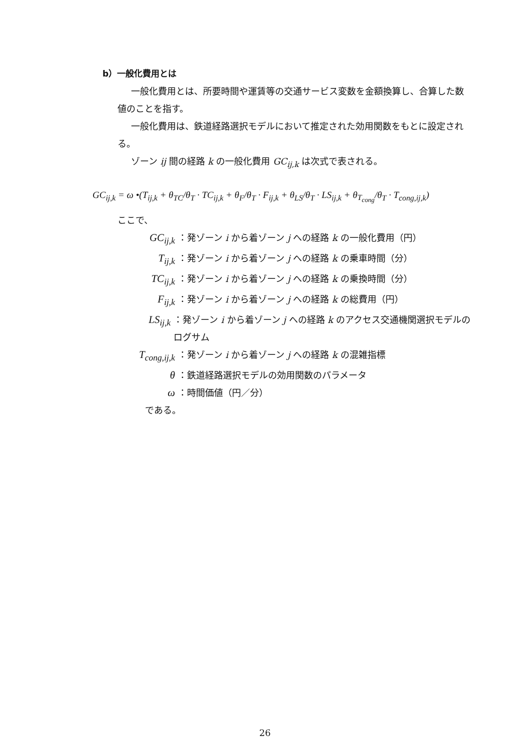b）一般化費用とは
一般化費用とは、所要時間や運賃等の交通サービス変数を金額換算し、合算した数値のことを指す。
一般化費用は、鉄道経路選択モデルにおいて推定された効用関数をもとに設定される。
ゾーン ij 間の経路 k の一般化費用 GC<sub>ij,k</sub> は次式で表される。
GC<sub>ij,k</sub> = ω •(T<sub>ij,k</sub> + θ<sub>TC</sub>/θ<sub>T</sub> · TC<sub>ij,k</sub> + θ<sub>F</sub>/θ<sub>T</sub> · F<sub>ij,k</sub> + θ<sub>LS</sub>/θ<sub>T</sub> · LS<sub>ij,k</sub> + θ<sub>T<sub>cong</sub></sub>/θ<sub>T</sub> · T<sub>cong,ij,k</sub>)
ここで、
GC<sub>ij,k</sub> ：発ゾーン i から着ゾーン j への経路 k の一般化費用（円）
T<sub>ij,k</sub> ：発ゾーン i から着ゾーン j への経路 k の乗車時間（分）
TC<sub>ij,k</sub> ：発ゾーン i から着ゾーン j への経路 k の乗換時間（分）
F<sub>ij,k</sub> ：発ゾーン i から着ゾーン j への経路 k の総費用（円）
LS<sub>ij,k</sub> ：発ゾーン i から着ゾーン j への経路 k のアクセス交通機関選択モデルのログサム
T<sub>cong,ij,k</sub> ：発ゾーン i から着ゾーン j への経路 k の混雑指標
θ ：鉄道経路選択モデルの効用関数のパラメータ
ω ：時間価値（円／分）
である。
26